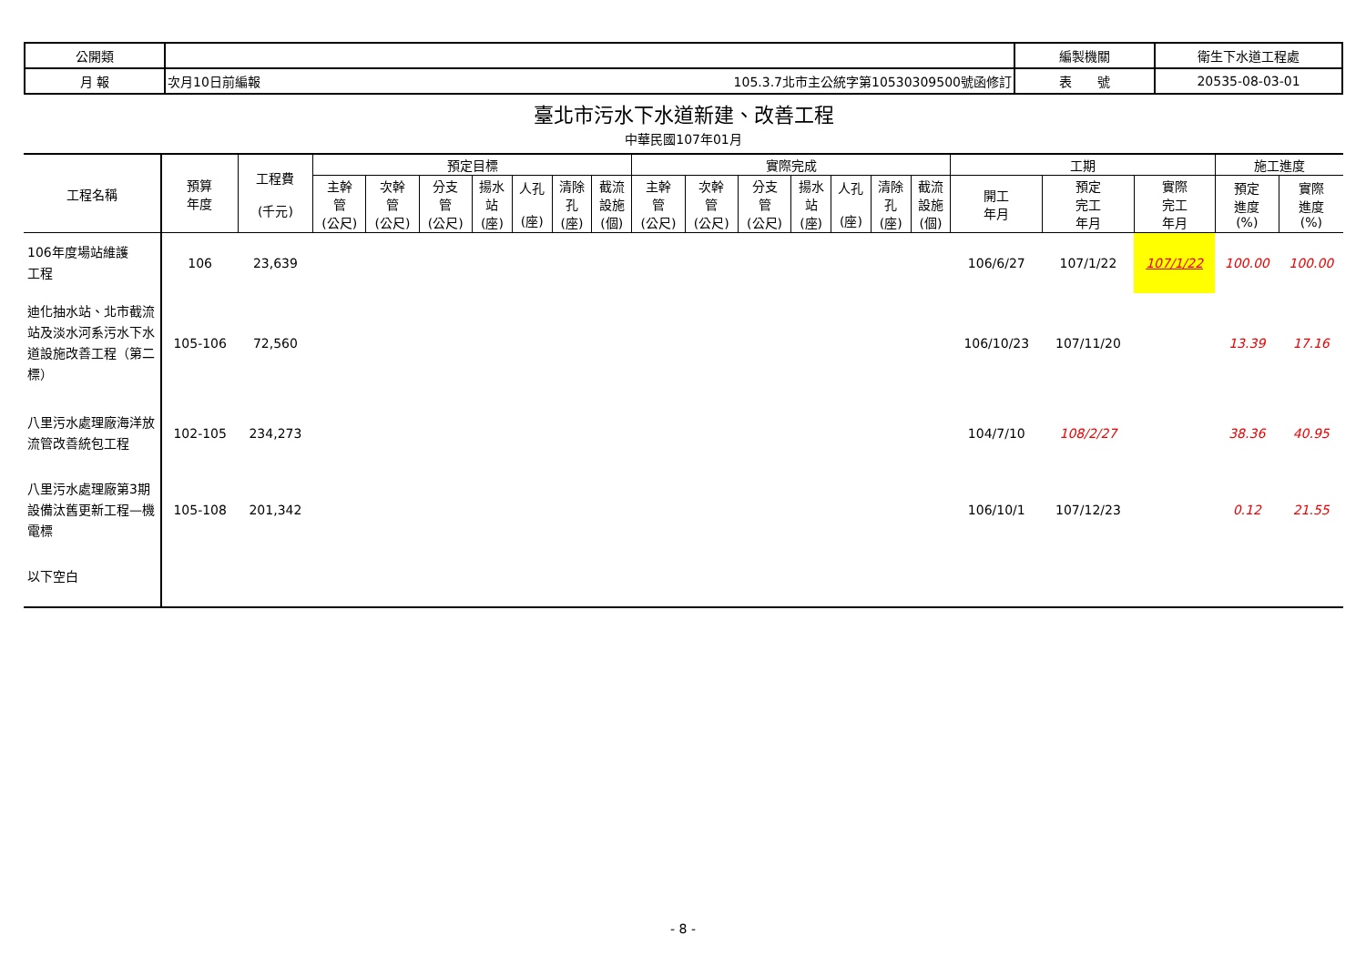| 公開類 | | | 編製機關 | 衛生下水道工程處 |
| 月 報 | 次月10日前編報 | 105.3.7北市主公統字第10530309500號函修訂 | 表 號 | 20535-08-03-01 |
臺北市污水下水道新建、改善工程
中華民國107年01月
| 工程名稱 | 預算 年度 | 工程費 (千元) | 預定目標 | | | | | | | 實際完成 | | | | | | | 工期 | | | 施工進度 | |
| --- | --- | --- | --- | --- | --- | --- | --- | --- | --- | --- | --- | --- | --- | --- | --- | --- | --- | --- | --- | --- | --- |
| | | | 主幹 管 (公尺) | 次幹 管 (公尺) | 分支 管 (公尺) | 揚水 站 (座) | 人孔 (座) | 清除 孔 (座) | 截流 設施 (個) | 主幹 管 (公尺) | 次幹 管 (公尺) | 分支 管 (公尺) | 揚水 站 (座) | 人孔 (座) | 清除 孔 (座) | 截流 設施 (個) | 開工 年月 | 預定 完工 年月 | 實際 完工 年月 | 預定 進度 (%) | 實際 進度 (%) |
| 106年度場站維護 工程 | 106 | 23,639 | | | | | | | | | | | | | | | 106/6/27 | 107/1/22 | 107/1/22 | 100.00 | 100.00 |
| 迪化抽水站、北市截流站及淡水河系污水下水道設施改善工程（第二標） | 105-106 | 72,560 | | | | | | | | | | | | | | | 106/10/23 | 107/11/20 | | 13.39 | 17.16 |
| 八里污水處理廠海洋放流管改善統包工程 | 102-105 | 234,273 | | | | | | | | | | | | | | | 104/7/10 | 108/2/27 | | 38.36 | 40.95 |
| 八里污水處理廠第3期設備汰舊更新工程—機電標 | 105-108 | 201,342 | | | | | | | | | | | | | | | 106/10/1 | 107/12/23 | | 0.12 | 21.55 |
| 以下空白 | | | | | | | | | | | | | | | | | | | | | |
- 8 -